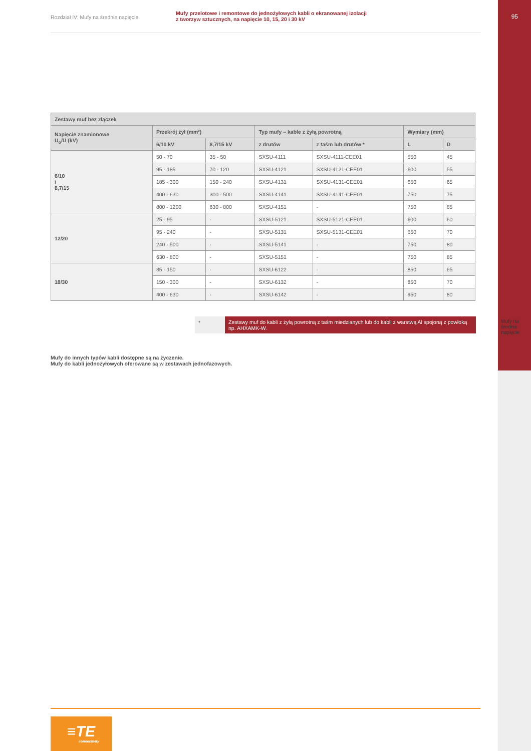95
Mufy na średnie napięcie
Rozdział IV: Mufy na średnie napięcie
Mufy przelotowe i remontowe do jednożyłowych kabli o ekranowanej izolacji
z tworzyw sztucznych, na napięcie 10, 15, 20 i 30 kV
| Zestawy muf bez złączek | | | | | | |
| --- | --- | --- | --- | --- | --- | --- |
| Napięcie znamionowe U<sub>o</sub>/U (kV) | Przekrój żył (mm²) | | Typ mufy – kable z żyłą powrotną | | Wymiary (mm) | |
| | | | z drutów | z taśm lub drutów * | L | D |
| | 6/10 kV | 8,7/15 kV | | | | |
| 6/10 i 8,7/15 | 50 - 70 | 35 - 50 | SXSU-4111 | SXSU-4111-CEE01 | 550 | 45 |
| | 95 - 185 | 70 - 120 | SXSU-4121 | SXSU-4121-CEE01 | 600 | 55 |
| | 185 - 300 | 150 - 240 | SXSU-4131 | SXSU-4131-CEE01 | 650 | 65 |
| | 400 - 630 | 300 - 500 | SXSU-4141 | SXSU-4141-CEE01 | 750 | 75 |
| | 800 - 1200 | 630 - 800 | SXSU-4151 | - | 750 | 85 |
| 12/20 | 25 - 95 | - | SXSU-5121 | SXSU-5121-CEE01 | 600 | 60 |
| | 95 - 240 | - | SXSU-5131 | SXSU-5131-CEE01 | 650 | 70 |
| | 240 - 500 | - | SXSU-5141 | - | 750 | 80 |
| | 630 - 800 | - | SXSU-5151 | - | 750 | 85 |
| 18/30 | 35 - 150 | - | SXSU-6122 | - | 850 | 65 |
| | 150 - 300 | - | SXSU-6132 | - | 850 | 70 |
| | 400 - 630 | - | SXSU-6142 | - | 950 | 80 |
* Zestawy muf do kabli z żyłą powrotną z taśm miedzianych lub do kabli z warstwą Al spojoną z powłoką np. AHXAMK-W.
Mufy do innych typów kabli dostępne są na życzenie.
Mufy do kabli jednożyłowych oferowane są w zestawach jednofazowych.
≡TE
connectivity